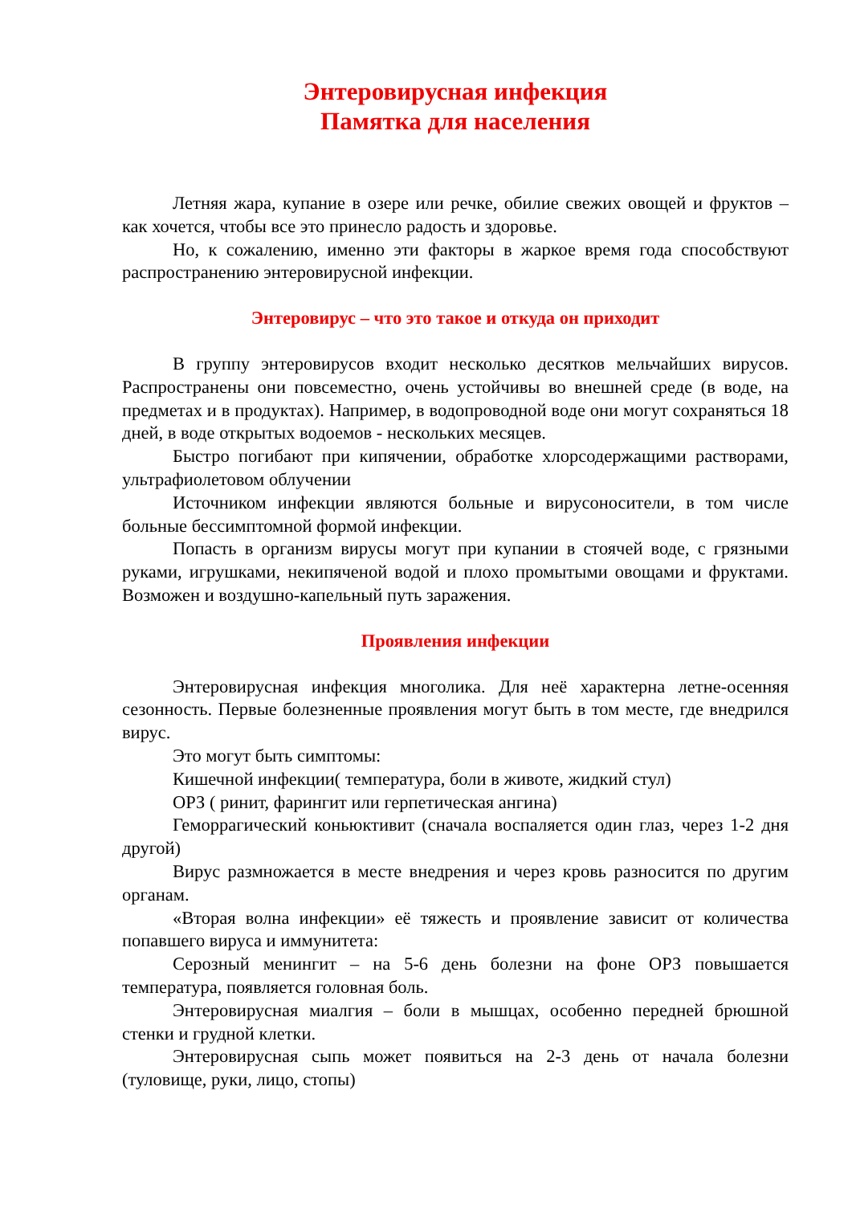Энтеровирусная инфекция
Памятка для населения
Летняя жара, купание в озере или речке, обилие свежих овощей и фруктов – как хочется, чтобы все это принесло радость и здоровье.
Но, к сожалению, именно эти факторы в жаркое время года способствуют распространению энтеровирусной инфекции.
Энтеровирус – что это такое и откуда он приходит
В группу энтеровирусов входит несколько десятков мельчайших вирусов. Распространены они повсеместно, очень устойчивы во внешней среде (в воде, на предметах и в продуктах). Например, в водопроводной воде они могут сохраняться 18 дней, в воде открытых водоемов - нескольких месяцев.
Быстро погибают при кипячении, обработке хлорсодержащими растворами, ультрафиолетовом облучении
Источником инфекции являются больные и вирусоносители, в том числе больные бессимптомной формой инфекции.
Попасть в организм вирусы могут при купании в стоячей воде, с грязными руками, игрушками, некипяченой водой и плохо промытыми овощами и фруктами. Возможен и воздушно-капельный путь заражения.
Проявления инфекции
Энтеровирусная инфекция многолика. Для неё характерна летне-осенняя сезонность. Первые болезненные проявления могут быть в том месте, где внедрился вирус.
Это могут быть симптомы:
Кишечной инфекции( температура, боли в животе, жидкий стул)
ОРЗ ( ринит, фарингит или герпетическая ангина)
Геморрагический коньюктивит (сначала воспаляется один глаз, через 1-2 дня другой)
Вирус размножается в месте внедрения и через кровь разносится по другим органам.
«Вторая волна инфекции» её тяжесть и проявление зависит от количества попавшего вируса и иммунитета:
Серозный менингит – на 5-6 день болезни на фоне ОРЗ повышается температура, появляется головная боль.
Энтеровирусная миалгия – боли в мышцах, особенно передней брюшной стенки и грудной клетки.
Энтеровирусная сыпь может появиться на 2-3 день от начала болезни (туловище, руки, лицо, стопы)